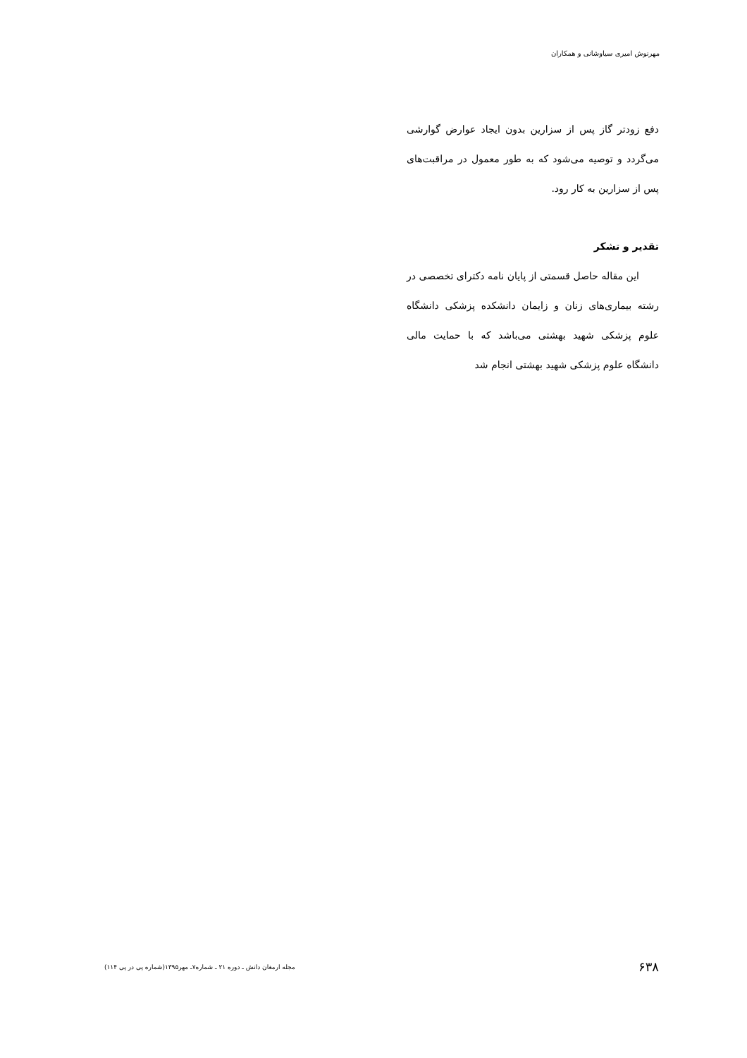مهرنوش امیری سیاوشانی و همکاران
دفع زودتر گاز پس از سزارین بدون ایجاد عوارض گوارشی می‌گردد و توصیه می‌شود که به طور معمول در مراقبت‌های پس از سزارین به کار رود.
تقدیر و تشکر
این مقاله حاصل قسمتی از پایان نامه دکترای تخصصی در رشته بیماری‌های زنان و زایمان دانشکده پزشکی دانشگاه علوم پزشکی شهید بهشتی می‌باشد که با حمایت مالی دانشگاه علوم پزشکی شهید بهشتی انجام شد
۶۳۸ مجله ارمغان دانش ـ دوره ۲۱ ـ شماره۷ـ مهر۱۳۹۵(شماره پی در پی ۱۱۴)